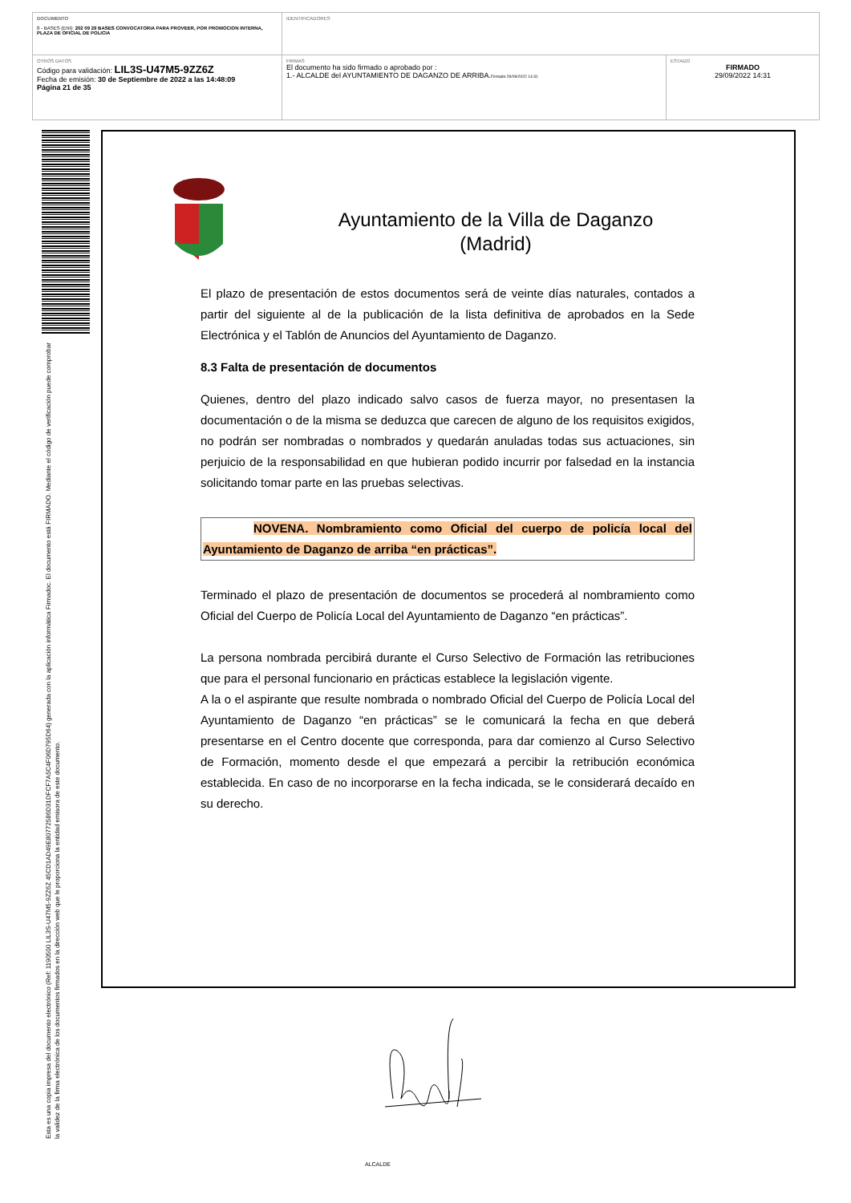| DOCUMENTO 0 - BASES (ENI): 202 09 29 BASES CONVOCATORIA PARA PROVEER, POR PROMOCION INTERNA, PLAZA DE OFICIAL DE POLICIA | IDENTIFICADORES | |
| OTROS DATOS Código para validación: LIL3S-U47M5-9ZZ6Z Fecha de emisión: 30 de Septiembre de 2022 a las 14:48:09 Página 21 de 35 | FIRMAS El documento ha sido firmado o aprobado por : 1.- ALCALDE del AYUNTAMIENTO DE DAGANZO DE ARRIBA. Firmado 29/09/2022 14:31 | ESTADO FIRMADO 29/09/2022 14:31 |
Esta es una copia impresa del documento electrónico (Ref: 1190500 LIL3S-U47M5-9ZZ6Z 45CD1AD49E80772586D31DFCF7A5C4F06D795D64) generada con la aplicación informática Firmadoc. El documento está FIRMADO. Mediante el código de verificación puede comprobar la validez de la firma electrónica de los documentos firmados en la dirección web que le proporciona la entidad emisora de este documento.
Ayuntamiento de la Villa de Daganzo
(Madrid)
El plazo de presentación de estos documentos será de veinte días naturales, contados a partir del siguiente al de la publicación de la lista definitiva de aprobados en la Sede Electrónica y el Tablón de Anuncios del Ayuntamiento de Daganzo.
8.3 Falta de presentación de documentos
Quienes, dentro del plazo indicado salvo casos de fuerza mayor, no presentasen la documentación o de la misma se deduzca que carecen de alguno de los requisitos exigidos, no podrán ser nombradas o nombrados y quedarán anuladas todas sus actuaciones, sin perjuicio de la responsabilidad en que hubieran podido incurrir por falsedad en la instancia solicitando tomar parte en las pruebas selectivas.
NOVENA. Nombramiento como Oficial del cuerpo de policía local del Ayuntamiento de Daganzo de arriba “en prácticas”.
Terminado el plazo de presentación de documentos se procederá al nombramiento como Oficial del Cuerpo de Policía Local del Ayuntamiento de Daganzo “en prácticas”.
La persona nombrada percibirá durante el Curso Selectivo de Formación las retribuciones que para el personal funcionario en prácticas establece la legislación vigente.
A la o el aspirante que resulte nombrada o nombrado Oficial del Cuerpo de Policía Local del Ayuntamiento de Daganzo “en prácticas” se le comunicará la fecha en que deberá presentarse en el Centro docente que corresponda, para dar comienzo al Curso Selectivo de Formación, momento desde el que empezará a percibir la retribución económica establecida. En caso de no incorporarse en la fecha indicada, se le considerará decaído en su derecho.
ALCALDE